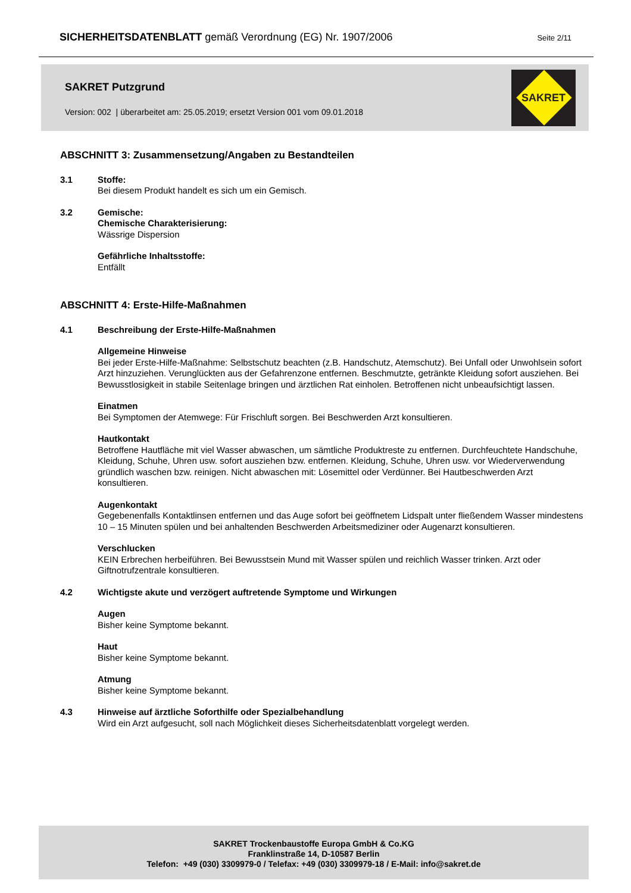SICHERHEITSDATENBLATT gemäß Verordnung (EG) Nr. 1907/2006
Seite 2/11
SAKRET Putzgrund
Version: 002 | überarbeitet am: 25.05.2019; ersetzt Version 001 vom 09.01.2018
SAKRET
ABSCHNITT 3: Zusammensetzung/Angaben zu Bestandteilen
3.1 Stoffe:
Bei diesem Produkt handelt es sich um ein Gemisch.
3.2 Gemische:
Chemische Charakterisierung:
Wässrige Dispersion
Gefährliche Inhaltsstoffe:
Entfällt
ABSCHNITT 4: Erste-Hilfe-Maßnahmen
4.1 Beschreibung der Erste-Hilfe-Maßnahmen
Allgemeine Hinweise
Bei jeder Erste-Hilfe-Maßnahme: Selbstschutz beachten (z.B. Handschutz, Atemschutz). Bei Unfall oder Unwohlsein sofort Arzt hinzuziehen. Verunglückten aus der Gefahrenzone entfernen. Beschmutzte, getränkte Kleidung sofort ausziehen. Bei Bewusstlosigkeit in stabile Seitenlage bringen und ärztlichen Rat einholen. Betroffenen nicht unbeaufsichtigt lassen.
Einatmen
Bei Symptomen der Atemwege: Für Frischluft sorgen. Bei Beschwerden Arzt konsultieren.
Hautkontakt
Betroffene Hautfläche mit viel Wasser abwaschen, um sämtliche Produktreste zu entfernen. Durchfeuchtete Handschuhe, Kleidung, Schuhe, Uhren usw. sofort ausziehen bzw. entfernen. Kleidung, Schuhe, Uhren usw. vor Wiederverwendung gründlich waschen bzw. reinigen. Nicht abwaschen mit: Lösemittel oder Verdünner. Bei Hautbeschwerden Arzt konsultieren.
Augenkontakt
Gegebenenfalls Kontaktlinsen entfernen und das Auge sofort bei geöffnetem Lidspalt unter fließendem Wasser mindestens 10 – 15 Minuten spülen und bei anhaltenden Beschwerden Arbeitsmediziner oder Augenarzt konsultieren.
Verschlucken
KEIN Erbrechen herbeiführen. Bei Bewusstsein Mund mit Wasser spülen und reichlich Wasser trinken. Arzt oder Giftnotrufzentrale konsultieren.
4.2 Wichtigste akute und verzögert auftretende Symptome und Wirkungen
Augen
Bisher keine Symptome bekannt.
Haut
Bisher keine Symptome bekannt.
Atmung
Bisher keine Symptome bekannt.
4.3 Hinweise auf ärztliche Soforthilfe oder Spezialbehandlung
Wird ein Arzt aufgesucht, soll nach Möglichkeit dieses Sicherheitsdatenblatt vorgelegt werden.
SAKRET Trockenbaustoffe Europa GmbH & Co.KG
Franklinstraße 14, D-10587 Berlin
Telefon: +49 (030) 3309979-0 / Telefax: +49 (030) 3309979-18 / E-Mail: info@sakret.de